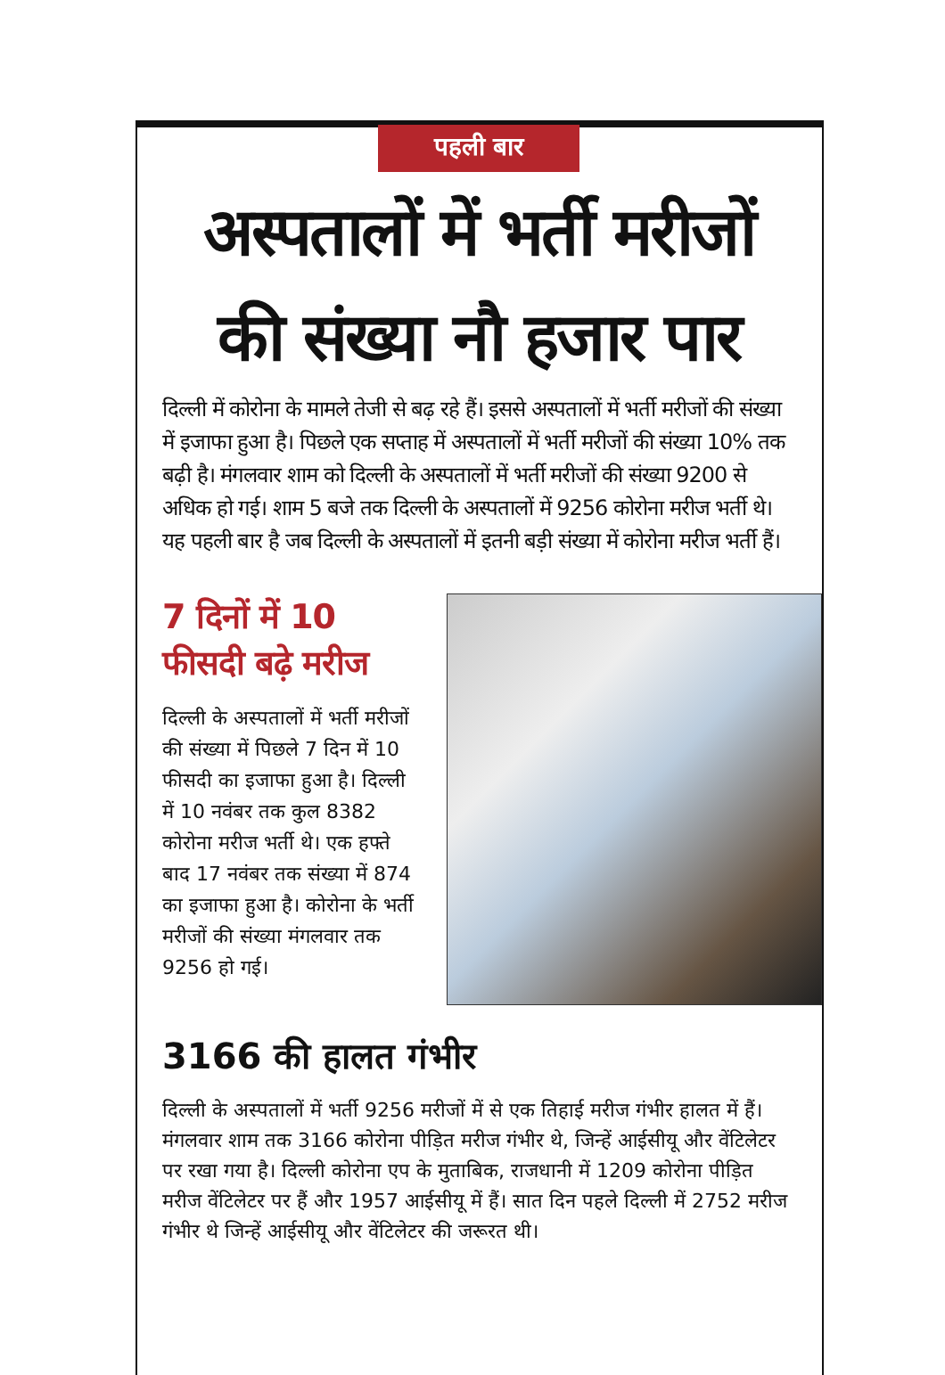पहली बार
अस्पतालों में भर्ती मरीजों की संख्या नौ हजार पार
दिल्ली में कोरोना के मामले तेजी से बढ़ रहे हैं। इससे अस्पतालों में भर्ती मरीजों की संख्या में इजाफा हुआ है। पिछले एक सप्ताह में अस्पतालों में भर्ती मरीजों की संख्या 10% तक बढ़ी है। मंगलवार शाम को दिल्ली के अस्पतालों में भर्ती मरीजों की संख्या 9200 से अधिक हो गई। शाम 5 बजे तक दिल्ली के अस्पतालों में 9256 कोरोना मरीज भर्ती थे। यह पहली बार है जब दिल्ली के अस्पतालों में इतनी बड़ी संख्या में कोरोना मरीज भर्ती हैं।
7 दिनों में 10 फीसदी बढ़े मरीज
दिल्ली के अस्पतालों में भर्ती मरीजों की संख्या में पिछले 7 दिन में 10 फीसदी का इजाफा हुआ है। दिल्ली में 10 नवंबर तक कुल 8382 कोरोना मरीज भर्ती थे। एक हफ्ते बाद 17 नवंबर तक संख्या में 874 का इजाफा हुआ है। कोरोना के भर्ती मरीजों की संख्या मंगलवार तक 9256 हो गई।
3166 की हालत गंभीर
दिल्ली के अस्पतालों में भर्ती 9256 मरीजों में से एक तिहाई मरीज गंभीर हालत में हैं। मंगलवार शाम तक 3166 कोरोना पीड़ित मरीज गंभीर थे, जिन्हें आईसीयू और वेंटिलेटर पर रखा गया है। दिल्ली कोरोना एप के मुताबिक, राजधानी में 1209 कोरोना पीड़ित मरीज वेंटिलेटर पर हैं और 1957 आईसीयू में हैं। सात दिन पहले दिल्ली में 2752 मरीज गंभीर थे जिन्हें आईसीयू और वेंटिलेटर की जरूरत थी।